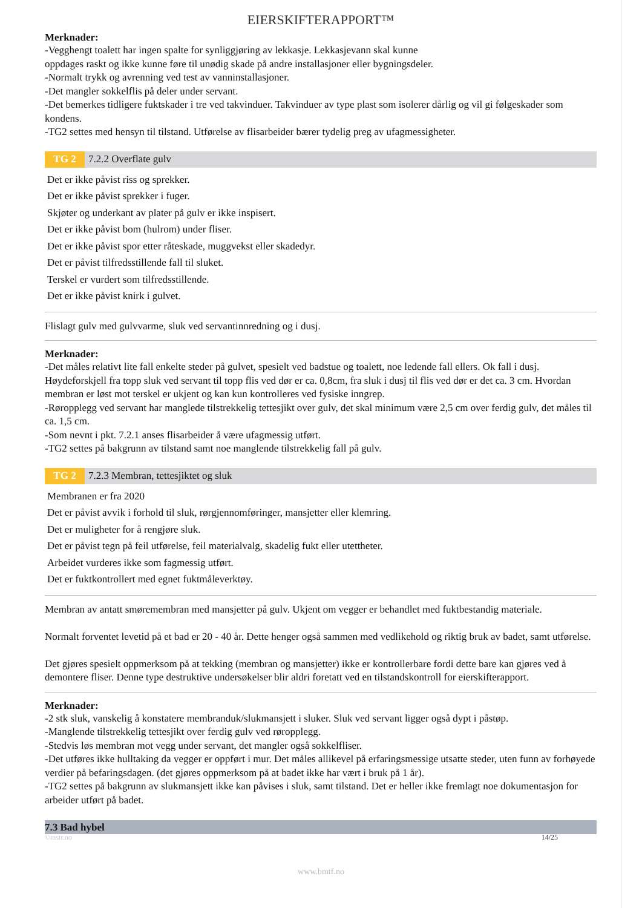EIERSKIFTERAPPORT™
Merknader:
-Vegghengt toalett har ingen spalte for synliggjøring av lekkasje. Lekkasjevann skal kunne
oppdages raskt og ikke kunne føre til unødig skade på andre installasjoner eller bygningsdeler.
-Normalt trykk og avrenning ved test av vanninstallasjoner.
-Det mangler sokkelflis på deler under servant.
-Det bemerkes tidligere fuktskader i tre ved takvinduer. Takvinduer av type plast som isolerer dårlig og vil gi følgeskader som kondens.
-TG2 settes med hensyn til tilstand. Utførelse av flisarbeider bærer tydelig preg av ufagmessigheter.
TG 2 7.2.2 Overflate gulv
Det er ikke påvist riss og sprekker.
Det er ikke påvist sprekker i fuger.
Skjøter og underkant av plater på gulv er ikke inspisert.
Det er ikke påvist bom (hulrom) under fliser.
Det er ikke påvist spor etter råteskade, muggvekst eller skadedyr.
Det er påvist tilfredsstillende fall til sluket.
Terskel er vurdert som tilfredsstillende.
Det er ikke påvist knirk i gulvet.
Flislagt gulv med gulvvarme, sluk ved servantinnredning og i dusj.
Merknader:
-Det måles relativt lite fall enkelte steder på gulvet, spesielt ved badstue og toalett, noe ledende fall ellers. Ok fall i dusj. Høydeforskjell fra topp sluk ved servant til topp flis ved dør er ca. 0,8cm, fra sluk i dusj til flis ved dør er det ca. 3 cm. Hvordan membran er løst mot terskel er ukjent og kan kun kontrolleres ved fysiske inngrep.
-Røropplegg ved servant har manglede tilstrekkelig tettesjikt over gulv, det skal minimum være 2,5 cm over ferdig gulv, det måles til ca. 1,5 cm.
-Som nevnt i pkt. 7.2.1 anses flisarbeider å være ufagmessig utført.
-TG2 settes på bakgrunn av tilstand samt noe manglende tilstrekkelig fall på gulv.
TG 2 7.2.3 Membran, tettesjiktet og sluk
Membranen er fra 2020
Det er påvist avvik i forhold til sluk, rørgjennomføringer, mansjetter eller klemring.
Det er muligheter for å rengjøre sluk.
Det er påvist tegn på feil utførelse, feil materialvalg, skadelig fukt eller utettheter.
Arbeidet vurderes ikke som fagmessig utført.
Det er fuktkontrollert med egnet fuktmåleverktøy.
Membran av antatt smøremembran med mansjetter på gulv. Ukjent om vegger er behandlet med fuktbestandig materiale.
Normalt forventet levetid på et bad er 20 - 40 år. Dette henger også sammen med vedlikehold og riktig bruk av badet, samt utførelse.
Det gjøres spesielt oppmerksom på at tekking (membran og mansjetter) ikke er kontrollerbare fordi dette bare kan gjøres ved å demontere fliser. Denne type destruktive undersøkelser blir aldri foretatt ved en tilstandskontroll for eierskifterapport.
Merknader:
-2 stk sluk, vanskelig å konstatere membranduk/slukmansjett i sluker. Sluk ved servant ligger også dypt i påstøp.
-Manglende tilstrekkelig tettesjikt over ferdig gulv ved røropplegg.
-Stedvis løs membran mot vegg under servant, det mangler også sokkelfliser.
-Det utføres ikke hulltaking da vegger er oppført i mur. Det måles allikevel på erfaringsmessige utsatte steder, uten funn av forhøyede verdier på befaringsdagen. (det gjøres oppmerksom på at badet ikke har vært i bruk på 1 år).
-TG2 settes på bakgrunn av slukmansjett ikke kan påvises i sluk, samt tilstand. Det er heller ikke fremlagt noe dokumentasjon for arbeider utført på badet.
7.3 Bad hybel
©mstr.no 14/25
www.bmtf.no